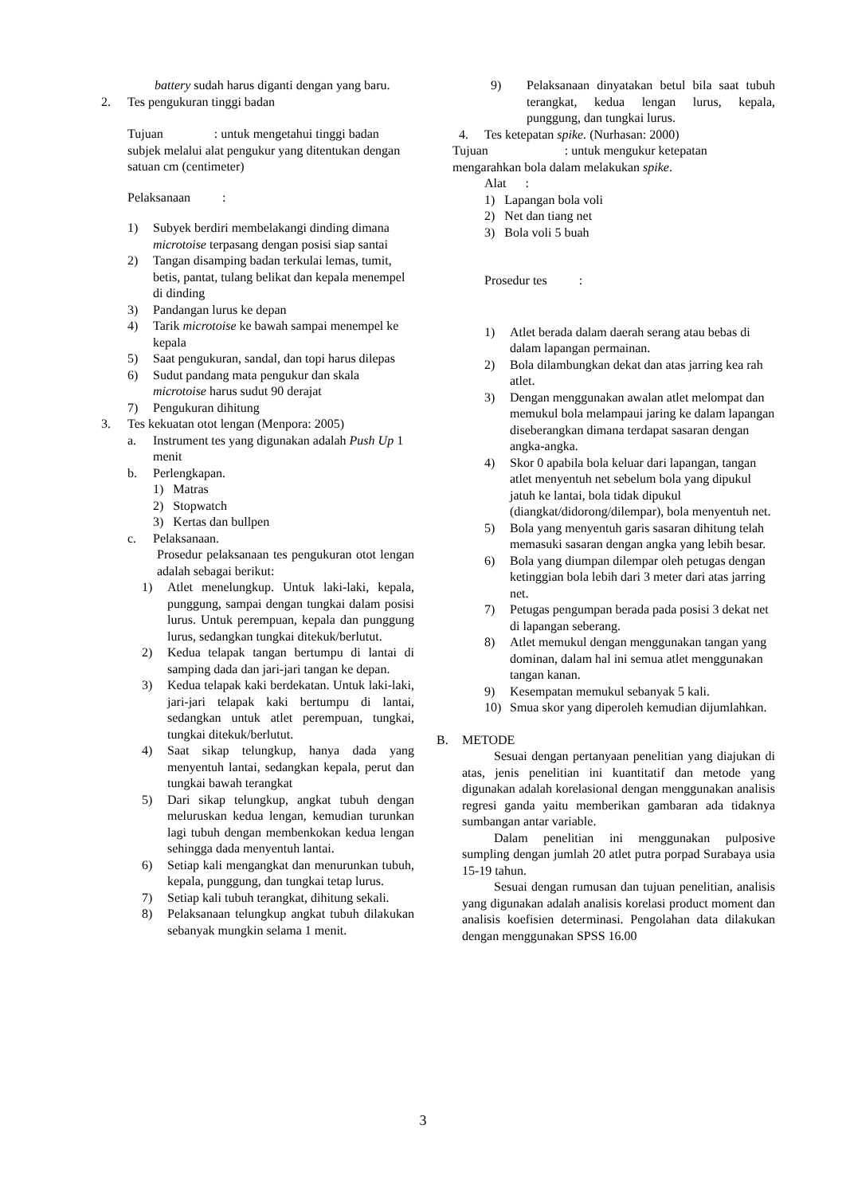battery sudah harus diganti dengan yang baru.
2. Tes pengukuran tinggi badan
Tujuan : untuk mengetahui tinggi badan subjek melalui alat pengukur yang ditentukan dengan satuan cm (centimeter)
Pelaksanaan :
1) Subyek berdiri membelakangi dinding dimana microtoise terpasang dengan posisi siap santai
2) Tangan disamping badan terkulai lemas, tumit, betis, pantat, tulang belikat dan kepala menempel di dinding
3) Pandangan lurus ke depan
4) Tarik microtoise ke bawah sampai menempel ke kepala
5) Saat pengukuran, sandal, dan topi harus dilepas
6) Sudut pandang mata pengukur dan skala microtoise harus sudut 90 derajat
7) Pengukuran dihitung
3. Tes kekuatan otot lengan (Menpora: 2005)
a. Instrument tes yang digunakan adalah Push Up 1 menit
b. Perlengkapan.
1) Matras
2) Stopwatch
3) Kertas dan bullpen
c. Pelaksanaan.
Prosedur pelaksanaan tes pengukuran otot lengan adalah sebagai berikut:
1) Atlet menelungkup. Untuk laki-laki, kepala, punggung, sampai dengan tungkai dalam posisi lurus. Untuk perempuan, kepala dan punggung lurus, sedangkan tungkai ditekuk/berlutut.
2) Kedua telapak tangan bertumpu di lantai di samping dada dan jari-jari tangan ke depan.
3) Kedua telapak kaki berdekatan. Untuk laki-laki, jari-jari telapak kaki bertumpu di lantai, sedangkan untuk atlet perempuan, tungkai, tungkai ditekuk/berlutut.
4) Saat sikap telungkup, hanya dada yang menyentuh lantai, sedangkan kepala, perut dan tungkai bawah terangkat
5) Dari sikap telungkup, angkat tubuh dengan meluruskan kedua lengan, kemudian turunkan lagi tubuh dengan membenkokan kedua lengan sehingga dada menyentuh lantai.
6) Setiap kali mengangkat dan menurunkan tubuh, kepala, punggung, dan tungkai tetap lurus.
7) Setiap kali tubuh terangkat, dihitung sekali.
8) Pelaksanaan telungkup angkat tubuh dilakukan sebanyak mungkin selama 1 menit.
9) Pelaksanaan dinyatakan betul bila saat tubuh terangkat, kedua lengan lurus, kepala, punggung, dan tungkai lurus.
4. Tes ketepatan spike. (Nurhasan: 2000)
Tujuan : untuk mengukur ketepatan mengarahkan bola dalam melakukan spike.
Alat :
1) Lapangan bola voli
2) Net dan tiang net
3) Bola voli 5 buah
Prosedur tes :
1) Atlet berada dalam daerah serang atau bebas di dalam lapangan permainan.
2) Bola dilambungkan dekat dan atas jarring kea rah atlet.
3) Dengan menggunakan awalan atlet melompat dan memukul bola melampaui jaring ke dalam lapangan diseberangkan dimana terdapat sasaran dengan angka-angka.
4) Skor 0 apabila bola keluar dari lapangan, tangan atlet menyentuh net sebelum bola yang dipukul jatuh ke lantai, bola tidak dipukul (diangkat/didorong/dilempar), bola menyentuh net.
5) Bola yang menyentuh garis sasaran dihitung telah memasuki sasaran dengan angka yang lebih besar.
6) Bola yang diumpan dilempar oleh petugas dengan ketinggian bola lebih dari 3 meter dari atas jarring net.
7) Petugas pengumpan berada pada posisi 3 dekat net di lapangan seberang.
8) Atlet memukul dengan menggunakan tangan yang dominan, dalam hal ini semua atlet menggunakan tangan kanan.
9) Kesempatan memukul sebanyak 5 kali.
10) Smua skor yang diperoleh kemudian dijumlahkan.
B. METODE
Sesuai dengan pertanyaan penelitian yang diajukan di atas, jenis penelitian ini kuantitatif dan metode yang digunakan adalah korelasional dengan menggunakan analisis regresi ganda yaitu memberikan gambaran ada tidaknya sumbangan antar variable.
Dalam penelitian ini menggunakan pulposive sumpling dengan jumlah 20 atlet putra porpad Surabaya usia 15-19 tahun.
Sesuai dengan rumusan dan tujuan penelitian, analisis yang digunakan adalah analisis korelasi product moment dan analisis koefisien determinasi. Pengolahan data dilakukan dengan menggunakan SPSS 16.00
3